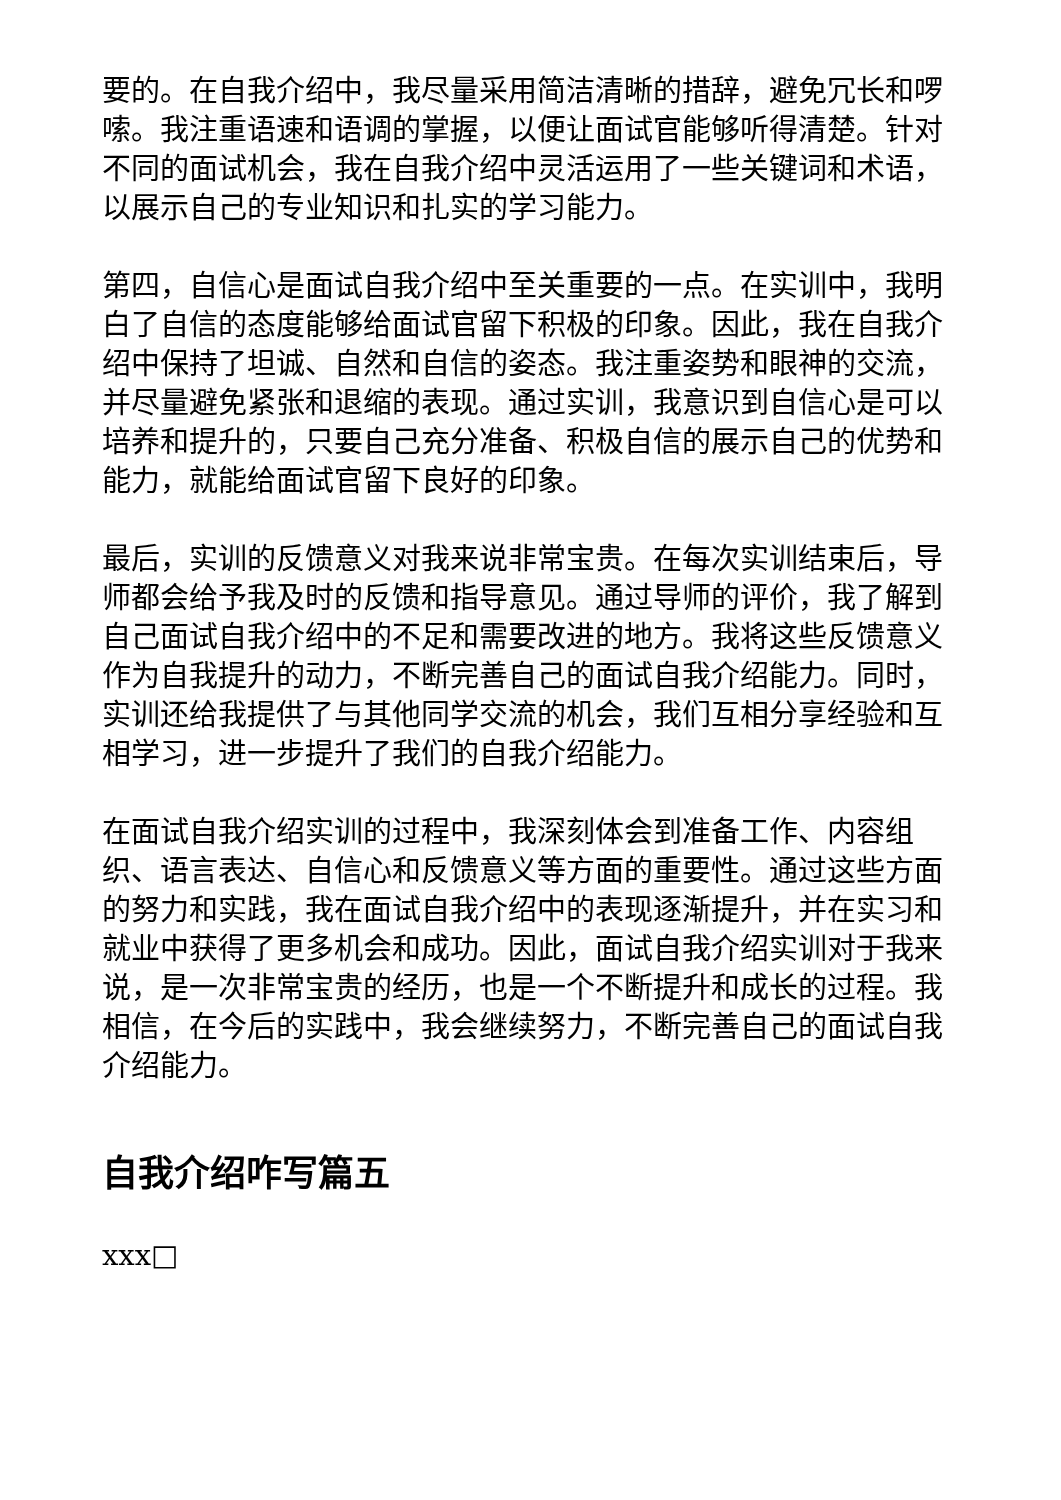要的。在自我介绍中，我尽量采用简洁清晰的措辞，避免冗长和啰嗦。我注重语速和语调的掌握，以便让面试官能够听得清楚。针对不同的面试机会，我在自我介绍中灵活运用了一些关键词和术语，以展示自己的专业知识和扎实的学习能力。
第四，自信心是面试自我介绍中至关重要的一点。在实训中，我明白了自信的态度能够给面试官留下积极的印象。因此，我在自我介绍中保持了坦诚、自然和自信的姿态。我注重姿势和眼神的交流，并尽量避免紧张和退缩的表现。通过实训，我意识到自信心是可以培养和提升的，只要自己充分准备、积极自信的展示自己的优势和能力，就能给面试官留下良好的印象。
最后，实训的反馈意义对我来说非常宝贵。在每次实训结束后，导师都会给予我及时的反馈和指导意见。通过导师的评价，我了解到自己面试自我介绍中的不足和需要改进的地方。我将这些反馈意义作为自我提升的动力，不断完善自己的面试自我介绍能力。同时，实训还给我提供了与其他同学交流的机会，我们互相分享经验和互相学习，进一步提升了我们的自我介绍能力。
在面试自我介绍实训的过程中，我深刻体会到准备工作、内容组织、语言表达、自信心和反馈意义等方面的重要性。通过这些方面的努力和实践，我在面试自我介绍中的表现逐渐提升，并在实习和就业中获得了更多机会和成功。因此，面试自我介绍实训对于我来说，是一次非常宝贵的经历，也是一个不断提升和成长的过程。我相信，在今后的实践中，我会继续努力，不断完善自己的面试自我介绍能力。
自我介绍咋写篇五
xxx□